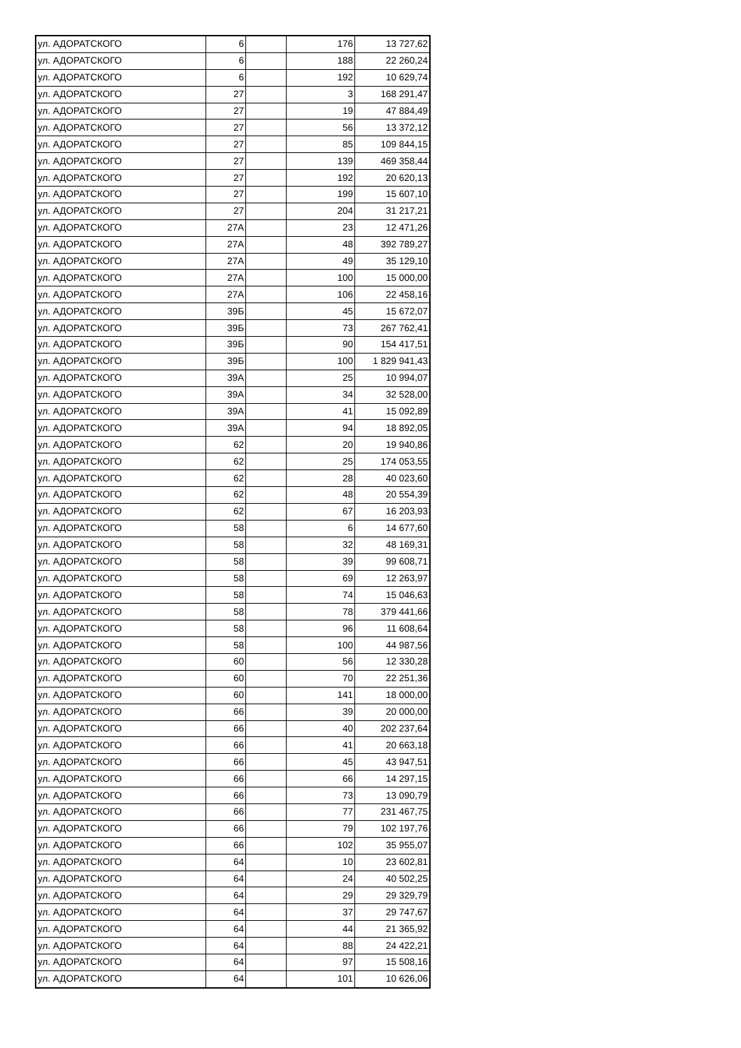| ул. АДОРАТСКОГО | 6 | | 176 | 13 727,62 |
| ул. АДОРАТСКОГО | 6 | | 188 | 22 260,24 |
| ул. АДОРАТСКОГО | 6 | | 192 | 10 629,74 |
| ул. АДОРАТСКОГО | 27 | | 3 | 168 291,47 |
| ул. АДОРАТСКОГО | 27 | | 19 | 47 884,49 |
| ул. АДОРАТСКОГО | 27 | | 56 | 13 372,12 |
| ул. АДОРАТСКОГО | 27 | | 85 | 109 844,15 |
| ул. АДОРАТСКОГО | 27 | | 139 | 469 358,44 |
| ул. АДОРАТСКОГО | 27 | | 192 | 20 620,13 |
| ул. АДОРАТСКОГО | 27 | | 199 | 15 607,10 |
| ул. АДОРАТСКОГО | 27 | | 204 | 31 217,21 |
| ул. АДОРАТСКОГО | 27А | | 23 | 12 471,26 |
| ул. АДОРАТСКОГО | 27А | | 48 | 392 789,27 |
| ул. АДОРАТСКОГО | 27А | | 49 | 35 129,10 |
| ул. АДОРАТСКОГО | 27А | | 100 | 15 000,00 |
| ул. АДОРАТСКОГО | 27А | | 106 | 22 458,16 |
| ул. АДОРАТСКОГО | 39Б | | 45 | 15 672,07 |
| ул. АДОРАТСКОГО | 39Б | | 73 | 267 762,41 |
| ул. АДОРАТСКОГО | 39Б | | 90 | 154 417,51 |
| ул. АДОРАТСКОГО | 39Б | | 100 | 1 829 941,43 |
| ул. АДОРАТСКОГО | 39А | | 25 | 10 994,07 |
| ул. АДОРАТСКОГО | 39А | | 34 | 32 528,00 |
| ул. АДОРАТСКОГО | 39А | | 41 | 15 092,89 |
| ул. АДОРАТСКОГО | 39А | | 94 | 18 892,05 |
| ул. АДОРАТСКОГО | 62 | | 20 | 19 940,86 |
| ул. АДОРАТСКОГО | 62 | | 25 | 174 053,55 |
| ул. АДОРАТСКОГО | 62 | | 28 | 40 023,60 |
| ул. АДОРАТСКОГО | 62 | | 48 | 20 554,39 |
| ул. АДОРАТСКОГО | 62 | | 67 | 16 203,93 |
| ул. АДОРАТСКОГО | 58 | | 6 | 14 677,60 |
| ул. АДОРАТСКОГО | 58 | | 32 | 48 169,31 |
| ул. АДОРАТСКОГО | 58 | | 39 | 99 608,71 |
| ул. АДОРАТСКОГО | 58 | | 69 | 12 263,97 |
| ул. АДОРАТСКОГО | 58 | | 74 | 15 046,63 |
| ул. АДОРАТСКОГО | 58 | | 78 | 379 441,66 |
| ул. АДОРАТСКОГО | 58 | | 96 | 11 608,64 |
| ул. АДОРАТСКОГО | 58 | | 100 | 44 987,56 |
| ул. АДОРАТСКОГО | 60 | | 56 | 12 330,28 |
| ул. АДОРАТСКОГО | 60 | | 70 | 22 251,36 |
| ул. АДОРАТСКОГО | 60 | | 141 | 18 000,00 |
| ул. АДОРАТСКОГО | 66 | | 39 | 20 000,00 |
| ул. АДОРАТСКОГО | 66 | | 40 | 202 237,64 |
| ул. АДОРАТСКОГО | 66 | | 41 | 20 663,18 |
| ул. АДОРАТСКОГО | 66 | | 45 | 43 947,51 |
| ул. АДОРАТСКОГО | 66 | | 66 | 14 297,15 |
| ул. АДОРАТСКОГО | 66 | | 73 | 13 090,79 |
| ул. АДОРАТСКОГО | 66 | | 77 | 231 467,75 |
| ул. АДОРАТСКОГО | 66 | | 79 | 102 197,76 |
| ул. АДОРАТСКОГО | 66 | | 102 | 35 955,07 |
| ул. АДОРАТСКОГО | 64 | | 10 | 23 602,81 |
| ул. АДОРАТСКОГО | 64 | | 24 | 40 502,25 |
| ул. АДОРАТСКОГО | 64 | | 29 | 29 329,79 |
| ул. АДОРАТСКОГО | 64 | | 37 | 29 747,67 |
| ул. АДОРАТСКОГО | 64 | | 44 | 21 365,92 |
| ул. АДОРАТСКОГО | 64 | | 88 | 24 422,21 |
| ул. АДОРАТСКОГО | 64 | | 97 | 15 508,16 |
| ул. АДОРАТСКОГО | 64 | | 101 | 10 626,06 |